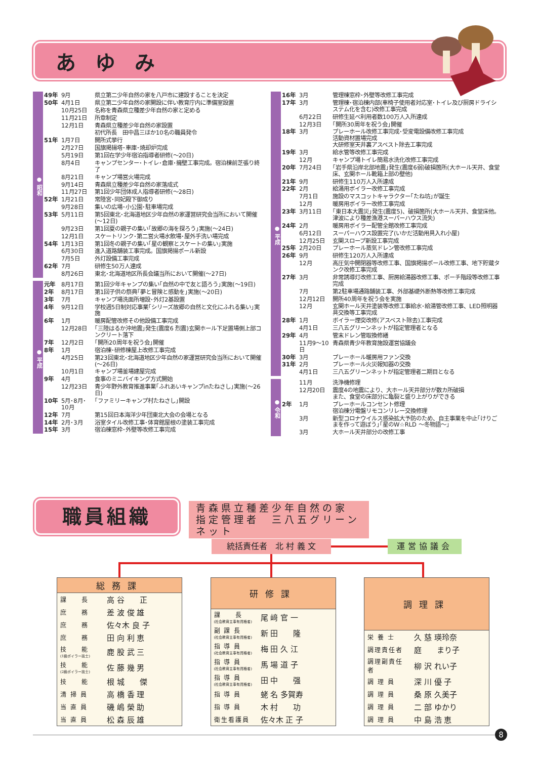あゆみ
● 昭和
| 49年 | 9月 | 県立第二少年自然の家を八戸市に建設することを決定 |
| 50年 | 4月1日 | 県立第二少年自然の家開設に伴い教育庁内に準備室設置 |
| | 10月25日 | 名称を青森県立種差少年自然の家と定める |
| | 11月21日 | 所章制定 |
| | 12月1日 | 青森県立種差少年自然の家設置 |
| | | 初代所長 田中昌三ほか10名の職員発令 |
| 51年 | 1月7日 | 開所式挙行 |
| | 2月27日 | 国旗掲揚塔･車庫･焼却炉完成 |
| | 5月19日 | 第1回在学少年宿泊指導者研修(〜20日) |
| | 8月4日 | キャンプセンター･トイレ･倉庫･擁壁工事完成。宿泊棟前芝張り終了 |
| | 8月21日 | キャンプ場営火場完成 |
| | 9月14日 | 青森県立種差少年自然の家落成式 |
| | 11月27日 | 第1回少年団体成人指導者研修(〜28日) |
| 52年 | 1月21日 | 常陸宮･同妃殿下御成り |
| | 9月28日 | 集いの広場･小公園･駐車場完成 |
| 53年 | 5月11日 | 第5回東北･北海道地区少年自然の家運営研究会当所において開催(〜12日) |
| | 9月23日 | 第1回夏の親子の集い｢故郷の海を探ろう｣実施(〜24日) |
| | 12月1日 | スケートリンク･第二営火場水飲場･屋外手洗い場完成 |
| 54年 | 1月13日 | 第1回冬の親子の集い｢星の観察とスケートの集い｣実施 |
| | 6月30日 | 進入道路舗装工事完成。国旗掲揚ポール新設 |
| | 7月5日 | 外灯設備工事完成 |
| 62年 | 7月 | 研修生50万人達成 |
| | 8月26日 | 東北･北海道地区所長会議当所において開催(〜27日) |
● 平成
| 元年 | 8月17日 | 第1回少年キャンプの集い｢自然の中で友と語ろう｣実施(〜19日) |
| 2年 | 8月17日 | 第1回子供の祭典｢夢と冒険と感動を｣実施(〜20日) |
| 3年 | 7月 | キャンプ場洗面所増設･外灯2基設置 |
| 4年 | 9月12日 | 学校週5日制対応事業｢シリーズ故郷の自然と文化にふれる集い｣実施 |
| 6年 | 1月 | 暖房配管改修その他設備工事完成 |
| | 12月28日 | ｢三陸はるか沖地震｣発生(震度6 烈震)玄関ホール下足置場側上部コンクリート落下 |
| 7年 | 12月2日 | ｢開所20周年を祝う会｣開催 |
| 8年 | 1月 | 宿泊棟･研修棟屋上改修工事完成 |
| | 4月25日 | 第23回東北･北海道地区少年自然の家運営研究会当所において開催(〜26日) |
| | 10月1日 | キャンプ場釜場建屋完成 |
| 9年 | 4月 | 食事のミニバイキング方式開始 |
| | 12月23日 | 青少年野外教育推進事業｢ふれあいキャンプinたねさし｣実施(〜26日) |
| 10年 | 5月･8月･10月 | ｢ファミリーキャンプ村たねさし｣開設 |
| 12年 | 7月 | 第15回日本海洋少年団東北大会の会場となる |
| 14年 | 2月･3月 | 浴室タイル改修工事･体育館屋根の塗装工事完成 |
| 15年 | 3月 | 宿泊棟窓枠･外壁等改修工事完成 |
● 平成
| 16年 | 3月 | 管理棟窓枠･外壁等改修工事完成 |
| 17年 | 3月 | 管理棟･宿泊棟内部(車椅子使用者対応室･トイレ及び厨房ドライシステム化を含む)改修工事完成 |
| | 6月22日 | 研修生延べ利用者数100万人入所達成 |
| | 12月3日 | ｢開所30周年を祝う会｣開催 |
| 18年 | 3月 | プレーホール改修工事完成･受変電設備改修工事完成 活動資材置場完成 大研修室天井裏アスベスト除去工事完成 |
| 19年 | 3月 | 給水管等改修工事完成 |
| | 12月 | キャンプ場トイレ簡易水洗化改修工事完成 |
| 20年 | 7月24日 | ｢岩手県沿岸北部地震｣発生(震度6弱)破損箇所(大ホール天井、食堂床、玄関ホール靴箱上部の壁他) |
| 21年 | 9月 | 研修生110万人入所達成 |
| 22年 | 2月 | 給湯用ボイラー改修工事完成 |
| | 7月1日 | 施設のマスコットキャラクター｢たね坊｣が誕生 |
| | 12月 | 暖房用ボイラー改修工事完成 |
| 23年 | 3月11日 | ｢東日本大震災｣発生(震度5)、破損箇所(大ホール天井、食堂床他。津波により種差漁港スーパーハウス流失) |
| 24年 | 2月 | 暖房用ボイラー配管全館改修工事完成 |
| | 6月12日 | スーパーハウス設置完了(いかだ活動用具入れ小屋) |
| | 12月25日 | 玄関スロープ新設工事完成 |
| 25年 | 2月20日 | プレーホール蒸気ドレン管改修工事完成 |
| 26年 | 9月 | 研修生120万人入所達成 |
| | 12月 | 高圧気中開閉器等改修工事、国旗掲揚ポール改修工事、地下貯蔵タンク改修工事完成 |
| 27年 | 3月 | 非常誘導灯改修工事、厨房給湯器改修工事、ポーチ階段等改修工事完成 |
| | 7月 | 第2駐車場通路舗装工事、外部基礎外断熱等改修工事完成 |
| | 12月12日 | 開所40周年を祝う会を実施 |
| | 12月 | 玄関ホール天井塗装等改修工事給水･給湯管改修工事、LED照明器具交換等工事完成 |
| 28年 | 1月 | ボイラー煙突改修(アスベスト除去)工事完成 |
| | 4月1日 | 三八五グリーンネットが指定管理者となる |
| 29年 | 4月 | 管末ドレン管取換修繕 |
| | 11月9〜10日 | 青森県青少年教育施設運営協議会 |
| 30年 | 3月 | プレーホール暖房用ファン交換 |
| 31年 | 2月 | プレーホール火災報知器の交換 |
| | 4月1日 | 三八五グリーンネットが指定管理者二期目となる |
● 令和
| | 11月 | 洗浄機修理 |
| | 12月20日 | 震度4の地震により、大ホール天井部分が数カ所破損 また、食堂の床部分に亀裂と盛り上がりができる |
| 2年 | 1月 | プレーホールコンセント修理 宿泊棟分電盤リモコンリレー交換修理 |
| | 3月 | 新型コロナウイルス感染拡大予防のため、自主事業を中止｢けりごまを作って遊ぼう｣｢星のW☆RLD 〜冬物語〜｣ |
| | 3月 | 大ホール天井部分の改修工事 |
職員組織
青森県立種差少年自然の家
指定管理者　三八五グリーンネット
統括責任者　北 村 義 文 運営協議会
| 総務課 | |
| --- | --- |
| 課 長 | 高 谷 正 |
| 庶 務 | 差 波 俊 雄 |
| 庶 務 | 佐々木 良 子 |
| 庶 務 | 田 向 利 恵 |
| 技 能 (1級ボイラー技士) | 鹿 股 武 三 |
| 技 能 (2級ボイラー技士) | 佐 藤 幾 男 |
| 技 能 | 根 城 傑 |
| 清 掃 員 | 高 橋 香 理 |
| 当 直 員 | 磯 嶋 榮 助 |
| 当 直 員 | 松 森 辰 雄 |
| 研修課 | |
| --- | --- |
| 課 長 (社会教育主事有資格者) | 尾 﨑 官 一 |
| 副 課 長 (社会教育主事有資格者) | 新 田 隆 |
| 指 導 員 (社会教育主事有資格者) | 梅 田 久 江 |
| 指 導 員 (社会教育主事有資格者) | 馬 場 道 子 |
| 指 導 員 (社会教育主事有資格者) | 田 中 强 |
| 指 導 員 | 蛯 名 多賀寿 |
| 指 導 員 | 木 村 功 |
| 衛生看護員 | 佐々木 正 子 |
| 調理課 | |
| --- | --- |
| 栄 養 士 | 久 慈 瑛玲奈 |
| 調理責任者 | 庭 まり子 |
| 調理副責任者 | 柳 沢 れい子 |
| 調 理 員 | 深 川 優 子 |
| 調 理 員 | 桑 原 久美子 |
| 調 理 員 | 二 部 ゆかり |
| 調 理 員 | 中 島 浩 恵 |
8